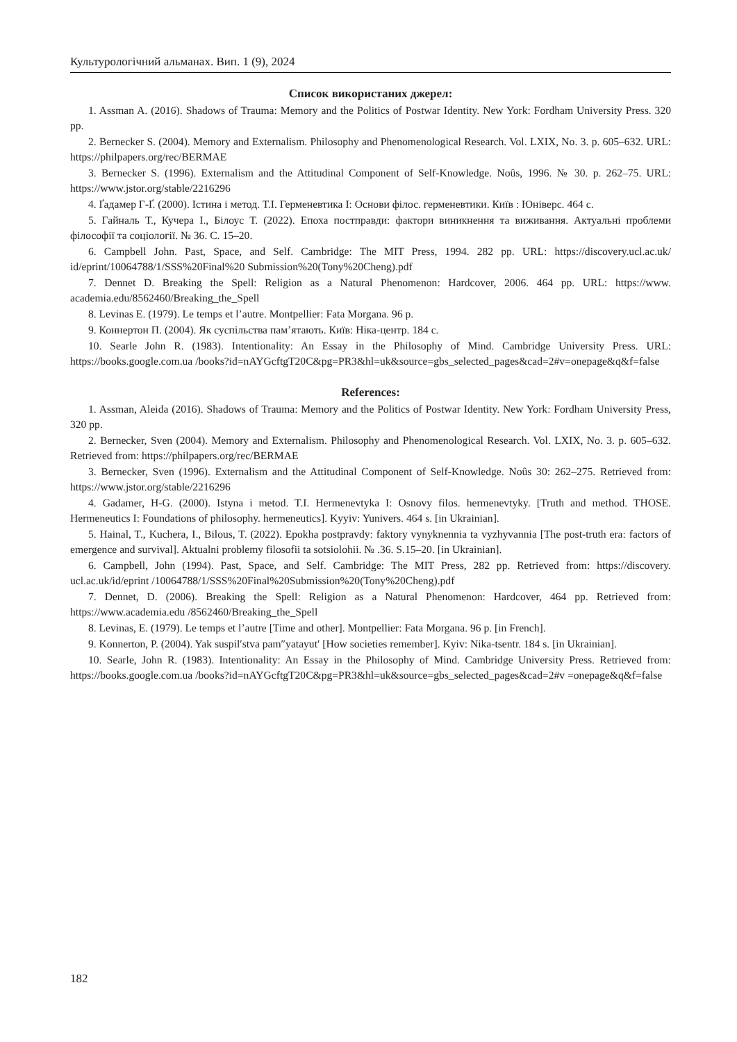Культурологічний альманах. Вип. 1 (9), 2024
Список використаних джерел:
1. Assman A. (2016). Shadows of Trauma: Memory and the Politics of Postwar Identity. New York: Fordham University Press. 320 pp.
2. Bernecker S. (2004). Memory and Externalism. Philosophy and Phenomenological Research. Vol. LXIX, No. 3. p. 605–632. URL: https://philpapers.org/rec/BERMAE
3. Bernecker S. (1996). Externalism and the Attitudinal Component of Self-Knowledge. Noûs, 1996. № 30. p. 262–75. URL: https://www.jstor.org/stable/2216296
4. Ґадамер Г-Ґ. (2000). Істина і метод. Т.І. Герменевтика І: Основи філос. герменевтики. Київ : Юніверс. 464 с.
5. Гайналь Т., Кучера І., Білоус Т. (2022). Епоха постправди: фактори виникнення та виживання. Актуальні проблеми філософії та соціології. № 36. С. 15–20.
6. Campbell John. Past, Space, and Self. Cambridge: The MIT Press, 1994. 282 pp. URL: https://discovery.ucl.ac.uk/ id/eprint/10064788/1/SSS%20Final%20 Submission%20(Tony%20Cheng).pdf
7. Dennet D. Breaking the Spell: Religion as a Natural Phenomenon: Hardcover, 2006. 464 pp. URL: https://www. academia.edu/8562460/Breaking_the_Spell
8. Levinas E. (1979). Le temps et l’autre. Montpellier: Fata Morgana. 96 p.
9. Коннертон П. (2004). Як суспільства пам’ятають. Київ: Ніка-центр. 184 с.
10. Searle John R. (1983). Intentionality: An Essay in the Philosophy of Mind. Cambridge University Press. URL: https://books.google.com.ua /books?id=nAYGcftgT20C&pg=PR3&hl=uk&source=gbs_selected_pages&cad=2#v=onepage&q&f=false
References:
1. Assman, Aleida (2016). Shadows of Trauma: Memory and the Politics of Postwar Identity. New York: Fordham University Press, 320 pp.
2. Bernecker, Sven (2004). Memory and Externalism. Philosophy and Phenomenological Research. Vol. LXIX, No. 3. p. 605–632. Retrieved from: https://philpapers.org/rec/BERMAE
3. Bernecker, Sven (1996). Externalism and the Attitudinal Component of Self-Knowledge. Noûs 30: 262–275. Retrieved from: https://www.jstor.org/stable/2216296
4. Gadamer, H-G. (2000). Istyna i metod. T.I. Hermenevtyka I: Osnovy filos. hermenevtyky. [Truth and method. THOSE. Hermeneutics I: Foundations of philosophy. hermeneutics]. Kyyiv: Yunivers. 464 s. [in Ukrainian].
5. Hainal, T., Kuchera, I., Bilous, T. (2022). Epokha postpravdy: faktory vynyknennia ta vyzhyvannia [The post-truth era: factors of emergence and survival]. Aktualni problemy filosofii ta sotsiolohii. № .36. S.15–20. [in Ukrainian].
6. Campbell, John (1994). Past, Space, and Self. Cambridge: The MIT Press, 282 pp. Retrieved from: https://discovery. ucl.ac.uk/id/eprint /10064788/1/SSS%20Final%20Submission%20(Tony%20Cheng).pdf
7. Dennet, D. (2006). Breaking the Spell: Religion as a Natural Phenomenon: Hardcover, 464 pp. Retrieved from: https://www.academia.edu /8562460/Breaking_the_Spell
8. Levinas, E. (1979). Le temps et l’autre [Time and other]. Montpellier: Fata Morgana. 96 p. [in French].
9. Konnerton, P. (2004). Yak suspil′stva pam″yatayut′ [How societies remember]. Kyiv: Nika-tsentr. 184 s. [in Ukrainian].
10. Searle, John R. (1983). Intentionality: An Essay in the Philosophy of Mind. Cambridge University Press. Retrieved from: https://books.google.com.ua /books?id=nAYGcftgT20C&pg=PR3&hl=uk&source=gbs_selected_pages&cad=2#v =onepage&q&f=false
182